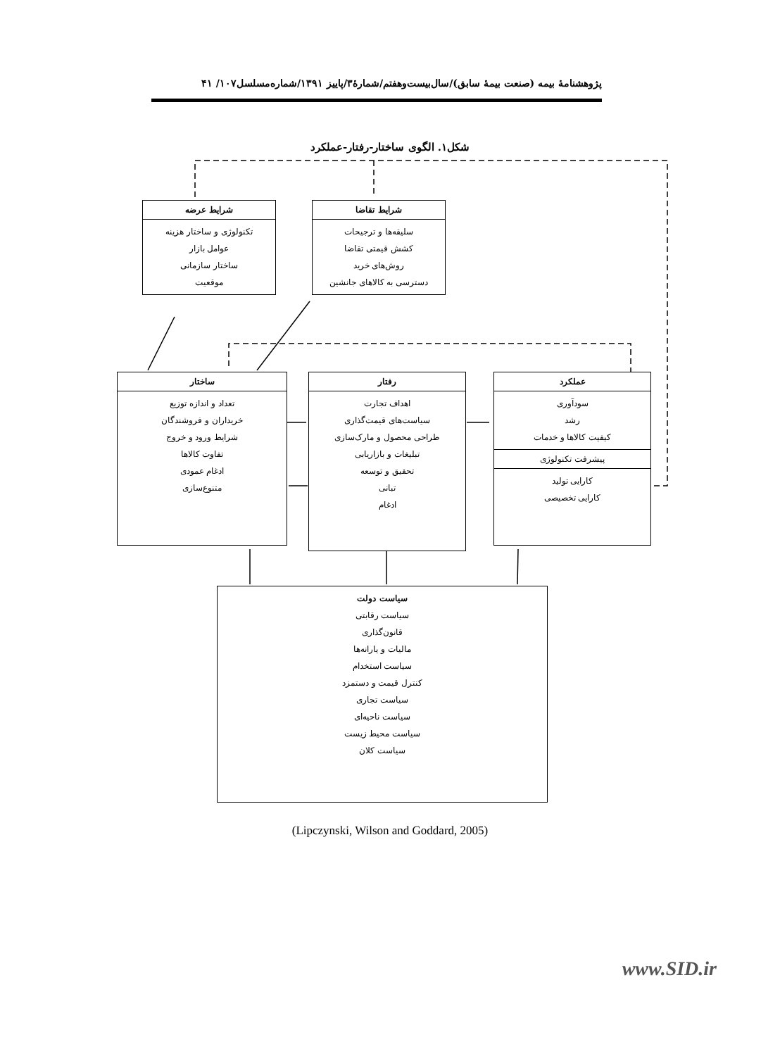پژوهشنامهٔ بیمه (صنعت بیمهٔ سابق)/سال‌بیست‌وهفتم/شمارهٔ۳/پاییز ۱۳۹۱/شماره‌مسلسل۱۰۷/ ۴۱
شکل۱. الگوی ساختار-رفتار-عملکرد
شرایط عرضه
تکنولوژی و ساختار هزینه
عوامل بازار
ساختار سازمانی
موقعیت
شرایط تقاضا
سلیقه‌ها و ترجیحات
کشش قیمتی تقاضا
روش‌های خرید
دسترسی به کالاهای جانشین
ساختار
تعداد و اندازه توزیع
خریداران و فروشندگان
شرایط ورود و خروج
تفاوت کالاها
ادغام عمودی
متنوع‌سازی
رفتار
اهداف تجارت
سیاست‌های قیمت‌گذاری
طراحی محصول و مارک‌سازی
تبلیغات و بازاریابی
تحقیق و توسعه
تبانی
ادغام
عملکرد
سودآوری
رشد
کیفیت کالاها و خدمات
پیشرفت تکنولوژی
کارایی تولید
کارایی تخصیصی
سیاست دولت
سیاست رقابتی
قانون‌گذاری
مالیات و یارانه‌ها
سیاست استخدام
کنترل قیمت و دستمزد
سیاست تجاری
سیاست ناحیه‌ای
سیاست محیط زیست
سیاست کلان
(Lipczynski, Wilson and Goddard, 2005)
www.SID.ir